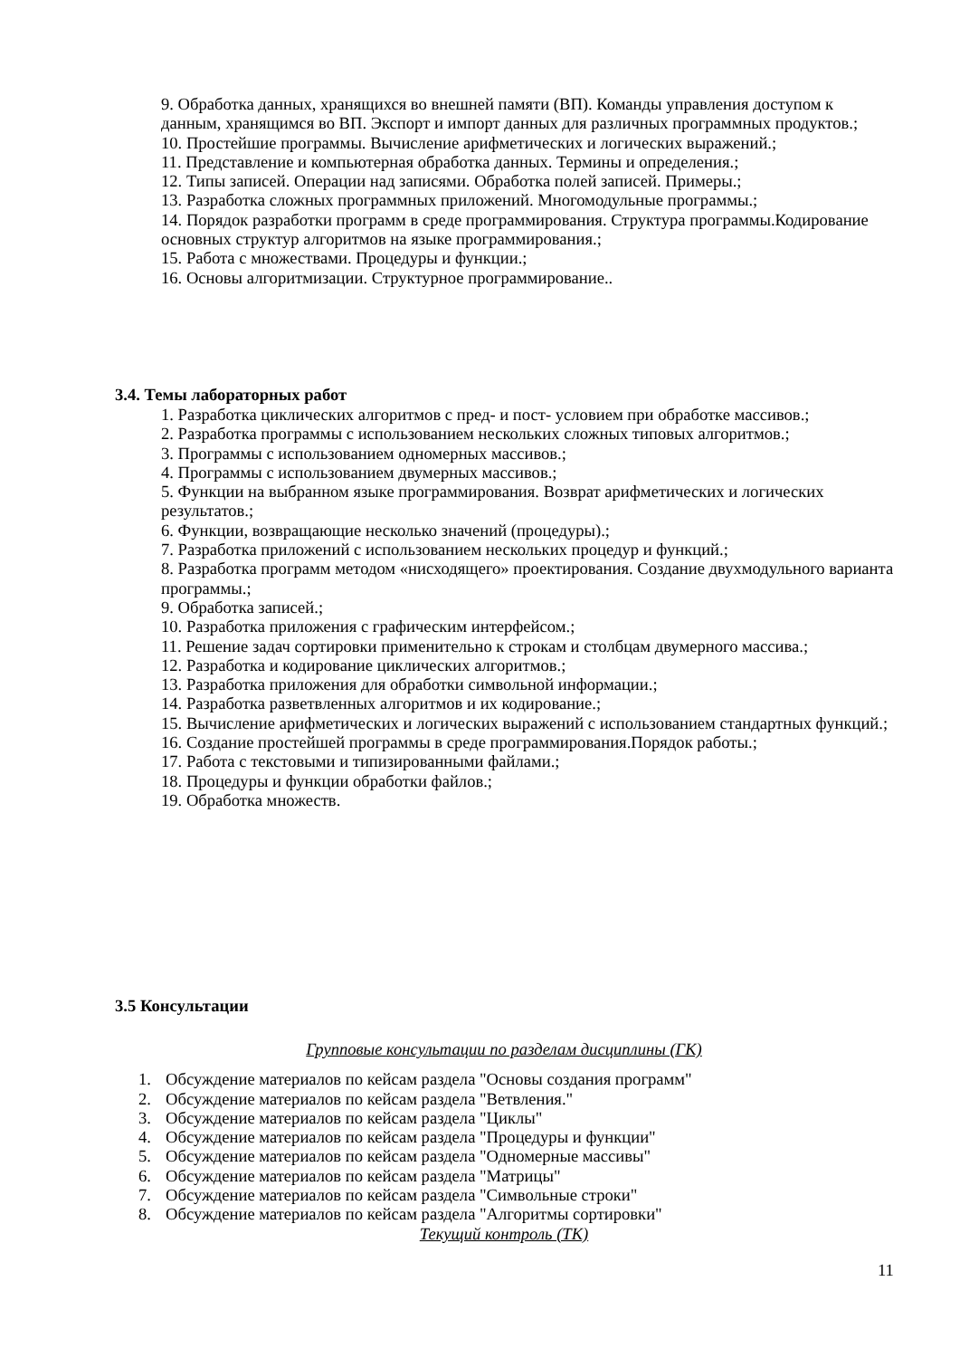9. Обработка данных, хранящихся во внешней памяти (ВП). Команды управления доступом к данным, хранящимся во ВП. Экспорт и импорт данных для различных программных продуктов.;
10. Простейшие программы. Вычисление арифметических и логических выражений.;
11. Представление и компьютерная обработка данных. Термины и определения.;
12. Типы записей. Операции над записями. Обработка полей записей. Примеры.;
13. Разработка сложных программных приложений. Многомодульные программы.;
14. Порядок разработки программ в среде программирования. Структура программы.Кодирование основных структур алгоритмов на языке программирования.;
15. Работа с множествами. Процедуры и функции.;
16. Основы алгоритмизации. Структурное программирование..
3.4. Темы лабораторных работ
1. Разработка циклических алгоритмов с пред- и пост- условием при обработке массивов.;
2. Разработка программы с использованием нескольких сложных типовых алгоритмов.;
3. Программы с использованием одномерных массивов.;
4. Программы с использованием двумерных массивов.;
5. Функции на выбранном языке программирования. Возврат арифметических и логических результатов.;
6. Функции, возвращающие несколько значений (процедуры).;
7. Разработка приложений с использованием нескольких процедур и функций.;
8. Разработка программ методом «нисходящего» проектирования. Создание двухмодульного варианта программы.;
9. Обработка записей.;
10. Разработка приложения с графическим интерфейсом.;
11. Решение задач сортировки применительно к строкам и столбцам двумерного массива.;
12. Разработка и кодирование циклических алгоритмов.;
13. Разработка приложения для обработки символьной информации.;
14. Разработка разветвленных алгоритмов и их кодирование.;
15. Вычисление арифметических и логических выражений с использованием стандартных функций.;
16. Создание простейшей программы в среде программирования.Порядок работы.;
17. Работа с текстовыми и типизированными файлами.;
18. Процедуры и функции обработки файлов.;
19. Обработка множеств.
3.5 Консультации
Групповые консультации по разделам дисциплины (ГК)
1. Обсуждение материалов по кейсам раздела "Основы создания программ"
2. Обсуждение материалов по кейсам раздела "Ветвления."
3. Обсуждение материалов по кейсам раздела "Циклы"
4. Обсуждение материалов по кейсам раздела "Процедуры и функции"
5. Обсуждение материалов по кейсам раздела "Одномерные массивы"
6. Обсуждение материалов по кейсам раздела "Матрицы"
7. Обсуждение материалов по кейсам раздела "Символьные строки"
8. Обсуждение материалов по кейсам раздела "Алгоритмы сортировки"
Текущий контроль (ТК)
11